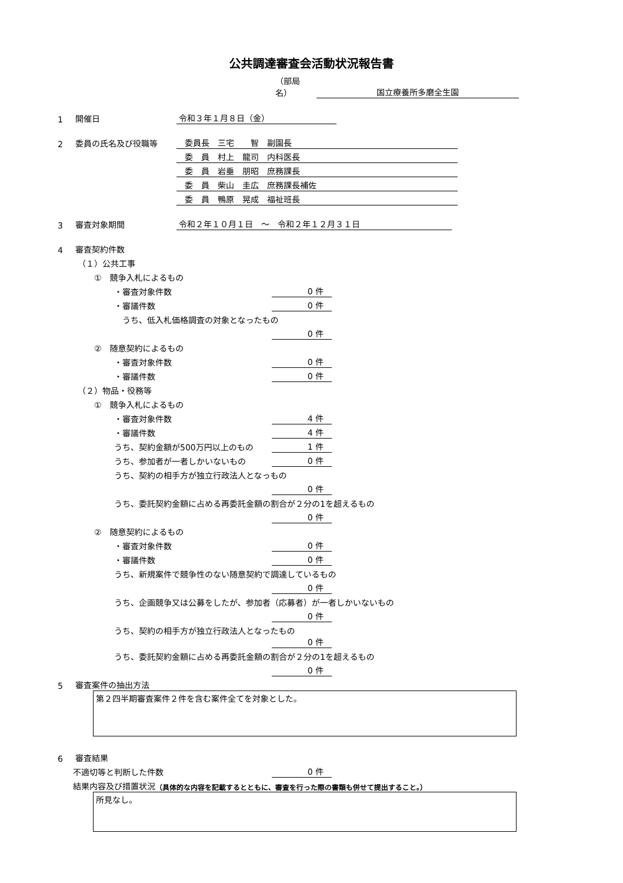公共調達審査会活動状況報告書
（部局名） 国立療養所多磨全生園
1 開催日 令和３年１月８日（金）
2 委員の氏名及び役職等 委員長　三宅　　智　副園長
委　員　村上　龍司　内科医長
委　員　岩垂　朋昭　庶務課長
委　員　柴山　圭広　庶務課長補佐
委　員　鴨原　晃成　福祉班長
3 審査対象期間 令和２年１０月１日　～　令和２年１２月３１日
4 審査契約件数
（１）公共工事
①　競争入札によるもの
・審査対象件数 0 件
・審議件数 0 件
うち、低入札価格調査の対象となったもの
0 件
②　随意契約によるもの
・審査対象件数 0 件
・審議件数 0 件
（２）物品・役務等
①　競争入札によるもの
・審査対象件数 4 件
・審議件数 4 件
うち、契約金額が500万円以上のもの 1 件
うち、参加者が一者しかいないもの 0 件
うち、契約の相手方が独立行政法人となっもの
0 件
うち、委託契約金額に占める再委託金額の割合が２分の1を超えるもの
0 件
②　随意契約によるもの
・審査対象件数 0 件
・審議件数 0 件
うち、新規案件で競争性のない随意契約で調達しているもの
0 件
うち、企画競争又は公募をしたが、参加者（応募者）が一者しかいないもの
0 件
うち、契約の相手方が独立行政法人となったもの
0 件
うち、委託契約金額に占める再委託金額の割合が２分の1を超えるもの
0 件
5 審査案件の抽出方法
第２四半期審査案件２件を含む案件全てを対象とした。
6 審査結果
不適切等と判断した件数 0 件
結果内容及び措置状況 （具体的な内容を記載するとともに、審査を行った際の書類も併せて提出すること。）
所見なし。